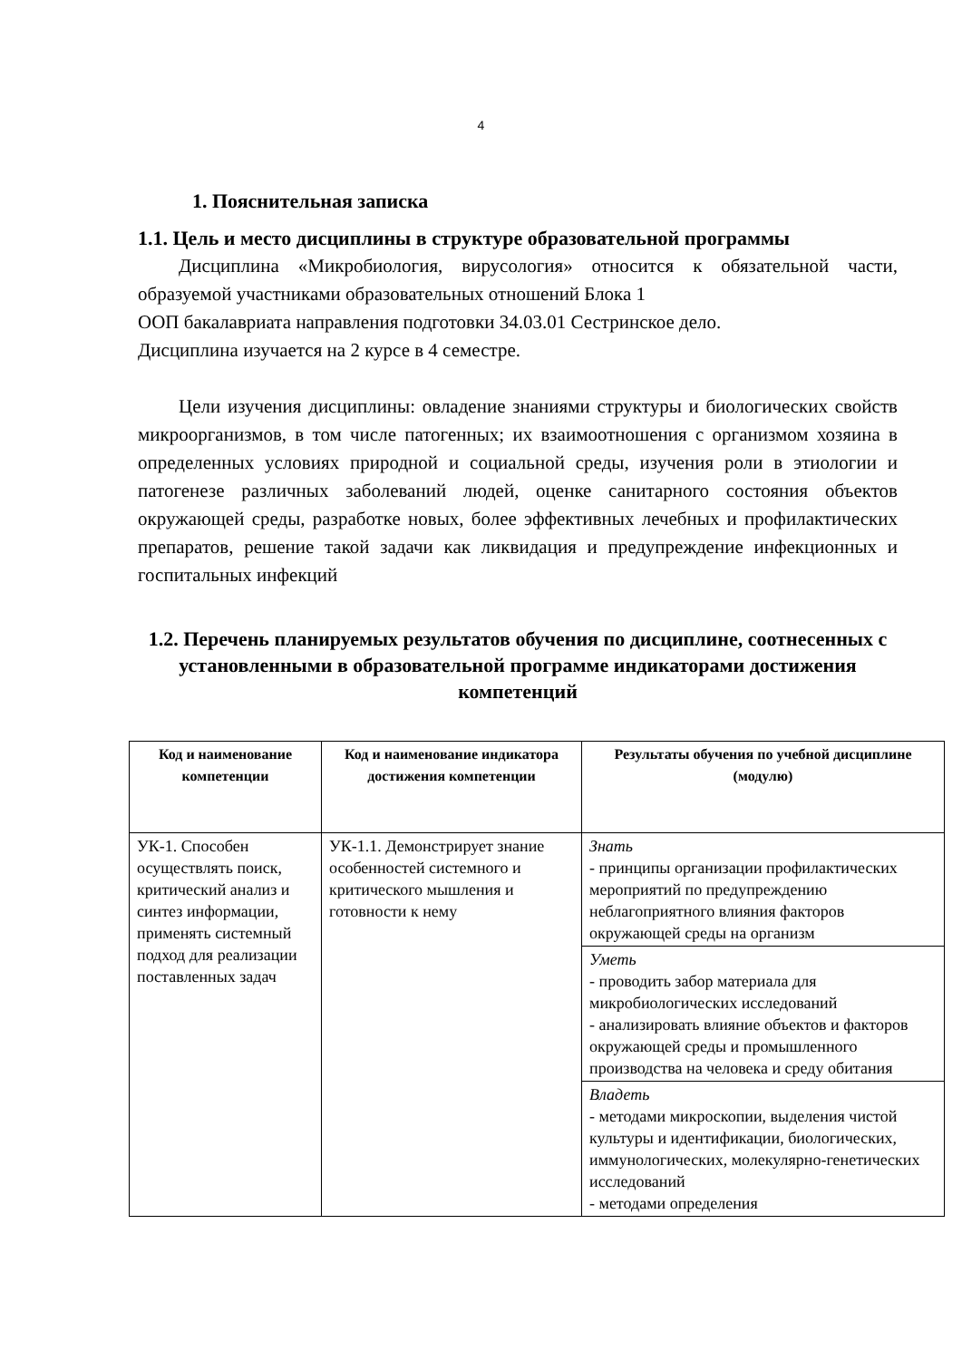4
1. Пояснительная записка
1.1. Цель и место дисциплины в структуре образовательной программы
Дисциплина «Микробиология, вирусология» относится к обязательной части, образуемой участниками образовательных отношений Блока 1
ООП бакалавриата направления подготовки 34.03.01 Сестринское дело.
Дисциплина изучается на 2 курсе в 4 семестре.
Цели изучения дисциплины: овладение знаниями структуры и биологических свойств микроорганизмов, в том числе патогенных; их взаимоотношения с организмом хозяина в определенных условиях природной и социальной среды, изучения роли в этиологии и патогенезе различных заболеваний людей, оценке санитарного состояния объектов окружающей среды, разработке новых, более эффективных лечебных и профилактических препаратов, решение такой задачи как ликвидация и предупреждение инфекционных и госпитальных инфекций
1.2. Перечень планируемых результатов обучения по дисциплине, соотнесенных с установленными в образовательной программе индикаторами достижения компетенций
| Код и наименование компетенции | Код и наименование индикатора достижения компетенции | Результаты обучения по учебной дисциплине (модулю) |
| --- | --- | --- |
| УК-1. Способен осуществлять поиск, критический анализ и синтез информации, применять системный подход для реализации поставленных задач | УК-1.1. Демонстрирует знание особенностей системного и критического мышления и готовности к нему | Знать - принципы организации профилактических мероприятий по предупреждению неблагоприятного влияния факторов окружающей среды на организм |
| | | Уметь - проводить забор материала для микробиологических исследований - анализировать влияние объектов и факторов окружающей среды и промышленного производства на человека и среду обитания |
| | | Владеть - методами микроскопии, выделения чистой культуры и идентификации, биологических, иммунологических, молекулярно-генетических исследований - методами определения |